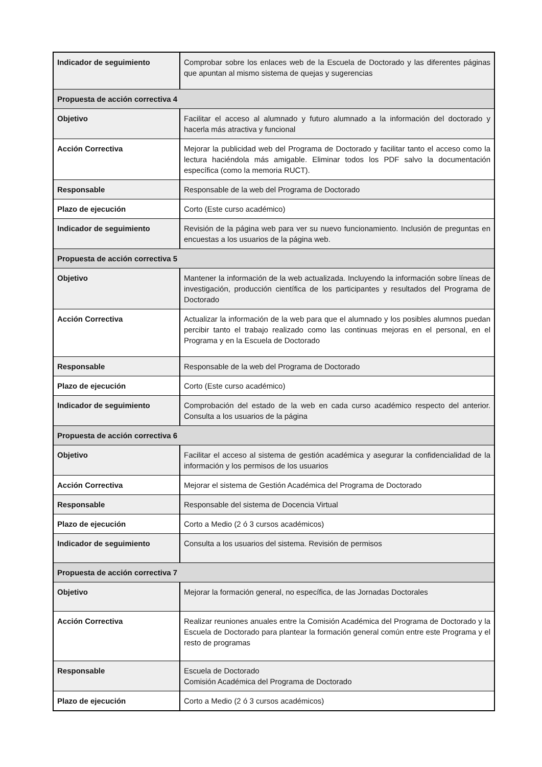| Indicador de seguimiento | Comprobar sobre los enlaces web de la Escuela de Doctorado y las diferentes páginas que apuntan al mismo sistema de quejas y sugerencias |
| Propuesta de acción correctiva 4 | |
| Objetivo | Facilitar el acceso al alumnado y futuro alumnado a la información del doctorado y hacerla más atractiva y funcional |
| Acción Correctiva | Mejorar la publicidad web del Programa de Doctorado y facilitar tanto el acceso como la lectura haciéndola más amigable. Eliminar todos los PDF salvo la documentación específica (como la memoria RUCT). |
| Responsable | Responsable de la web del Programa de Doctorado |
| Plazo de ejecución | Corto (Este curso académico) |
| Indicador de seguimiento | Revisión de la página web para ver su nuevo funcionamiento. Inclusión de preguntas en encuestas a los usuarios de la página web. |
| Propuesta de acción correctiva 5 | |
| Objetivo | Mantener la información de la web actualizada. Incluyendo la información sobre líneas de investigación, producción científica de los participantes y resultados del Programa de Doctorado |
| Acción Correctiva | Actualizar la información de la web para que el alumnado y los posibles alumnos puedan percibir tanto el trabajo realizado como las continuas mejoras en el personal, en el Programa y en la Escuela de Doctorado |
| Responsable | Responsable de la web del Programa de Doctorado |
| Plazo de ejecución | Corto (Este curso académico) |
| Indicador de seguimiento | Comprobación del estado de la web en cada curso académico respecto del anterior. Consulta a los usuarios de la página |
| Propuesta de acción correctiva 6 | |
| Objetivo | Facilitar el acceso al sistema de gestión académica y asegurar la confidencialidad de la información y los permisos de los usuarios |
| Acción Correctiva | Mejorar el sistema de Gestión Académica del Programa de Doctorado |
| Responsable | Responsable del sistema de Docencia Virtual |
| Plazo de ejecución | Corto a Medio (2 ó 3 cursos académicos) |
| Indicador de seguimiento | Consulta a los usuarios del sistema. Revisión de permisos |
| Propuesta de acción correctiva 7 | |
| Objetivo | Mejorar la formación general, no específica, de las Jornadas Doctorales |
| Acción Correctiva | Realizar reuniones anuales entre la Comisión Académica del Programa de Doctorado y la Escuela de Doctorado para plantear la formación general común entre este Programa y el resto de programas |
| Responsable | Escuela de Doctorado Comisión Académica del Programa de Doctorado |
| Plazo de ejecución | Corto a Medio (2 ó 3 cursos académicos) |